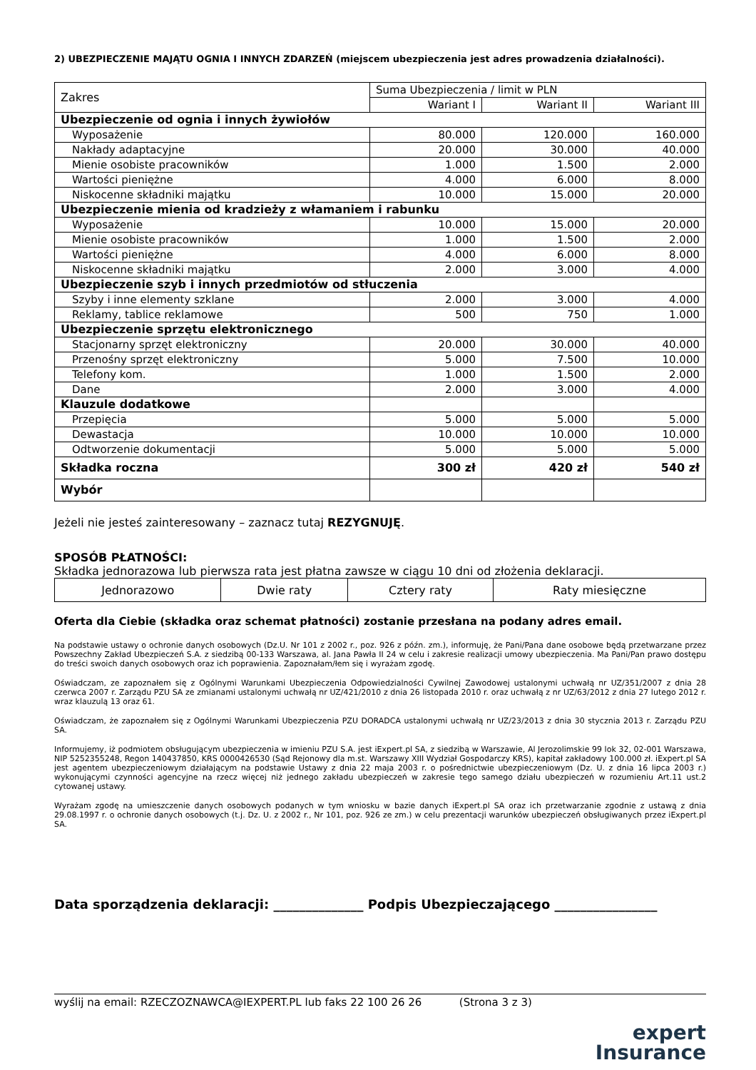2) UBEZPIECZENIE MAJĄTU OGNIA I INNYCH ZDARZEŃ (miejscem ubezpieczenia jest adres prowadzenia działalności).
| Zakres | Suma Ubezpieczenia / limit w PLN | | |
| | Wariant I | Wariant II | Wariant III |
| Ubezpieczenie od ognia i innych żywiołów | | | |
| Wyposażenie | 80.000 | 120.000 | 160.000 |
| Nakłady adaptacyjne | 20.000 | 30.000 | 40.000 |
| Mienie osobiste pracowników | 1.000 | 1.500 | 2.000 |
| Wartości pieniężne | 4.000 | 6.000 | 8.000 |
| Niskocenne składniki majątku | 10.000 | 15.000 | 20.000 |
| Ubezpieczenie mienia od kradzieży z włamaniem i rabunku | | | |
| Wyposażenie | 10.000 | 15.000 | 20.000 |
| Mienie osobiste pracowników | 1.000 | 1.500 | 2.000 |
| Wartości pieniężne | 4.000 | 6.000 | 8.000 |
| Niskocenne składniki majątku | 2.000 | 3.000 | 4.000 |
| Ubezpieczenie szyb i innych przedmiotów od stłuczenia | | | |
| Szyby i inne elementy szklane | 2.000 | 3.000 | 4.000 |
| Reklamy, tablice reklamowe | 500 | 750 | 1.000 |
| Ubezpieczenie sprzętu elektronicznego | | | |
| Stacjonarny sprzęt elektroniczny | 20.000 | 30.000 | 40.000 |
| Przenośny sprzęt elektroniczny | 5.000 | 7.500 | 10.000 |
| Telefony kom. | 1.000 | 1.500 | 2.000 |
| Dane | 2.000 | 3.000 | 4.000 |
| Klauzule dodatkowe | | | |
| Przepięcia | 5.000 | 5.000 | 5.000 |
| Dewastacja | 10.000 | 10.000 | 10.000 |
| Odtworzenie dokumentacji | 5.000 | 5.000 | 5.000 |
| Składka roczna | 300 zł | 420 zł | 540 zł |
| Wybór | | | |
Jeżeli nie jesteś zainteresowany – zaznacz tutaj REZYGNUJĘ.
SPOSÓB PŁATNOŚCI:
Składka jednorazowa lub pierwsza rata jest płatna zawsze w ciągu 10 dni od złożenia deklaracji.
| Jednorazowo | Dwie raty | Cztery raty | Raty miesięczne |
Oferta dla Ciebie (składka oraz schemat płatności) zostanie przesłana na podany adres email.
Na podstawie ustawy o ochronie danych osobowych (Dz.U. Nr 101 z 2002 r., poz. 926 z późn. zm.), informuję, że Pani/Pana dane osobowe będą przetwarzane przez Powszechny Zakład Ubezpieczeń S.A. z siedzibą 00-133 Warszawa, al. Jana Pawła II 24 w celu i zakresie realizacji umowy ubezpieczenia. Ma Pani/Pan prawo dostępu do treści swoich danych osobowych oraz ich poprawienia. Zapoznałam/łem się i wyrażam zgodę.
Oświadczam, ze zapoznałem się z Ogólnymi Warunkami Ubezpieczenia Odpowiedzialności Cywilnej Zawodowej ustalonymi uchwałą nr UZ/351/2007 z dnia 28 czerwca 2007 r. Zarządu PZU SA ze zmianami ustalonymi uchwałą nr UZ/421/2010 z dnia 26 listopada 2010 r. oraz uchwałą z nr UZ/63/2012 z dnia 27 lutego 2012 r. wraz klauzulą 13 oraz 61.
Oświadczam, że zapoznałem się z Ogólnymi Warunkami Ubezpieczenia PZU DORADCA ustalonymi uchwałą nr UZ/23/2013 z dnia 30 stycznia 2013 r. Zarządu PZU SA.
Informujemy, iż podmiotem obsługującym ubezpieczenia w imieniu PZU S.A. jest iExpert.pl SA, z siedzibą w Warszawie, Al Jerozolimskie 99 lok 32, 02-001 Warszawa, NIP 5252355248, Regon 140437850, KRS 0000426530 (Sąd Rejonowy dla m.st. Warszawy XIII Wydział Gospodarczy KRS), kapitał zakładowy 100.000 zł. iExpert.pl SA jest agentem ubezpieczeniowym działającym na podstawie Ustawy z dnia 22 maja 2003 r. o pośrednictwie ubezpieczeniowym (Dz. U. z dnia 16 lipca 2003 r.) wykonującymi czynności agencyjne na rzecz więcej niż jednego zakładu ubezpieczeń w zakresie tego samego działu ubezpieczeń w rozumieniu Art.11 ust.2 cytowanej ustawy.
Wyrażam zgodę na umieszczenie danych osobowych podanych w tym wniosku w bazie danych iExpert.pl SA oraz ich przetwarzanie zgodnie z ustawą z dnia 29.08.1997 r. o ochronie danych osobowych (t.j. Dz. U. z 2002 r., Nr 101, poz. 926 ze zm.) w celu prezentacji warunków ubezpieczeń obsługiwanych przez iExpert.pl SA.
Data sporządzenia deklaracji: ______________ Podpis Ubezpieczającego ________________
wyślij na email: RZECZOZNAWCA@IEXPERT.PL lub faks 22 100 26 26 (Strona 3 z 3)
expert
Insurance